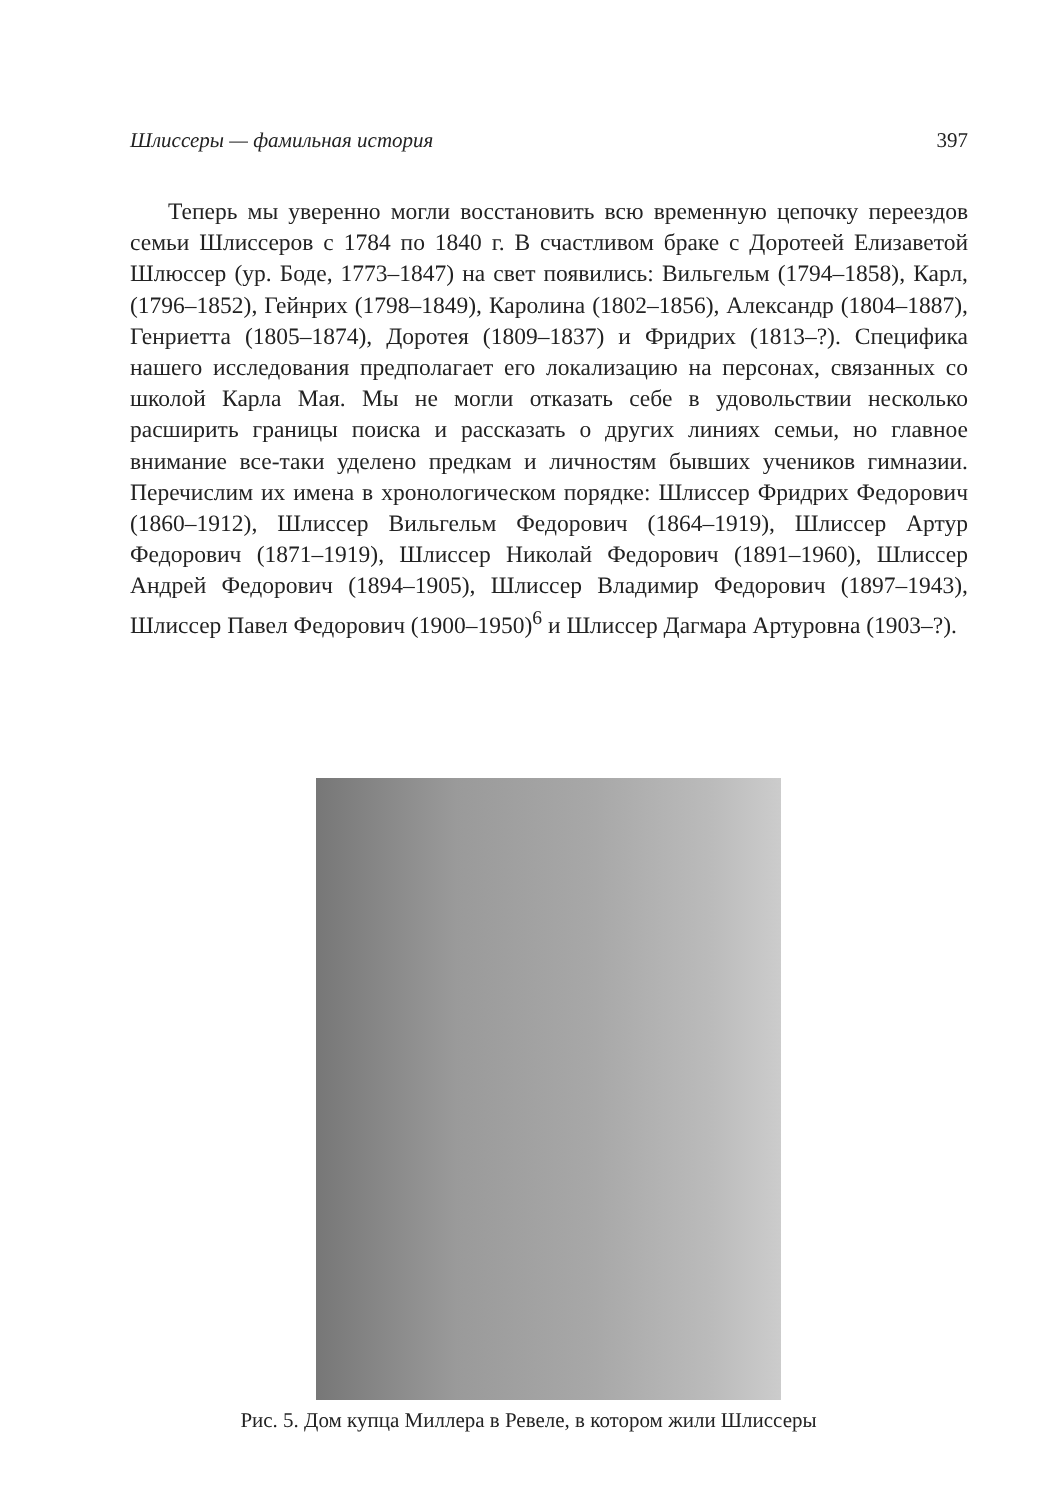Шлиссеры — фамильная история 397
Теперь мы уверенно могли восстановить всю временную цепочку переездов семьи Шлиссеров с 1784 по 1840 г. В счастливом браке с Доротеей Елизаветой Шлюссер (ур. Боде, 1773–1847) на свет появились: Вильгельм (1794–1858), Карл, (1796–1852), Гейнрих (1798–1849), Каролина (1802–1856), Александр (1804–1887), Генриетта (1805–1874), Доротея (1809–1837) и Фридрих (1813–?). Специфика нашего исследования предполагает его локализацию на персонах, связанных со школой Карла Мая. Мы не могли отказать себе в удовольствии несколько расширить границы поиска и рассказать о других линиях семьи, но главное внимание все-таки уделено предкам и личностям бывших учеников гимназии. Перечислим их имена в хронологическом порядке: Шлиссер Фридрих Федорович (1860–1912), Шлиссер Вильгельм Федорович (1864–1919), Шлиссер Артур Федорович (1871–1919), Шлиссер Николай Федорович (1891–1960), Шлиссер Андрей Федорович (1894–1905), Шлиссер Владимир Федорович (1897–1943), Шлиссер Павел Федорович (1900–1950)<sup>6</sup> и Шлиссер Дагмара Артуровна (1903–?).
Рис. 5. Дом купца Миллера в Ревеле, в котором жили Шлиссеры